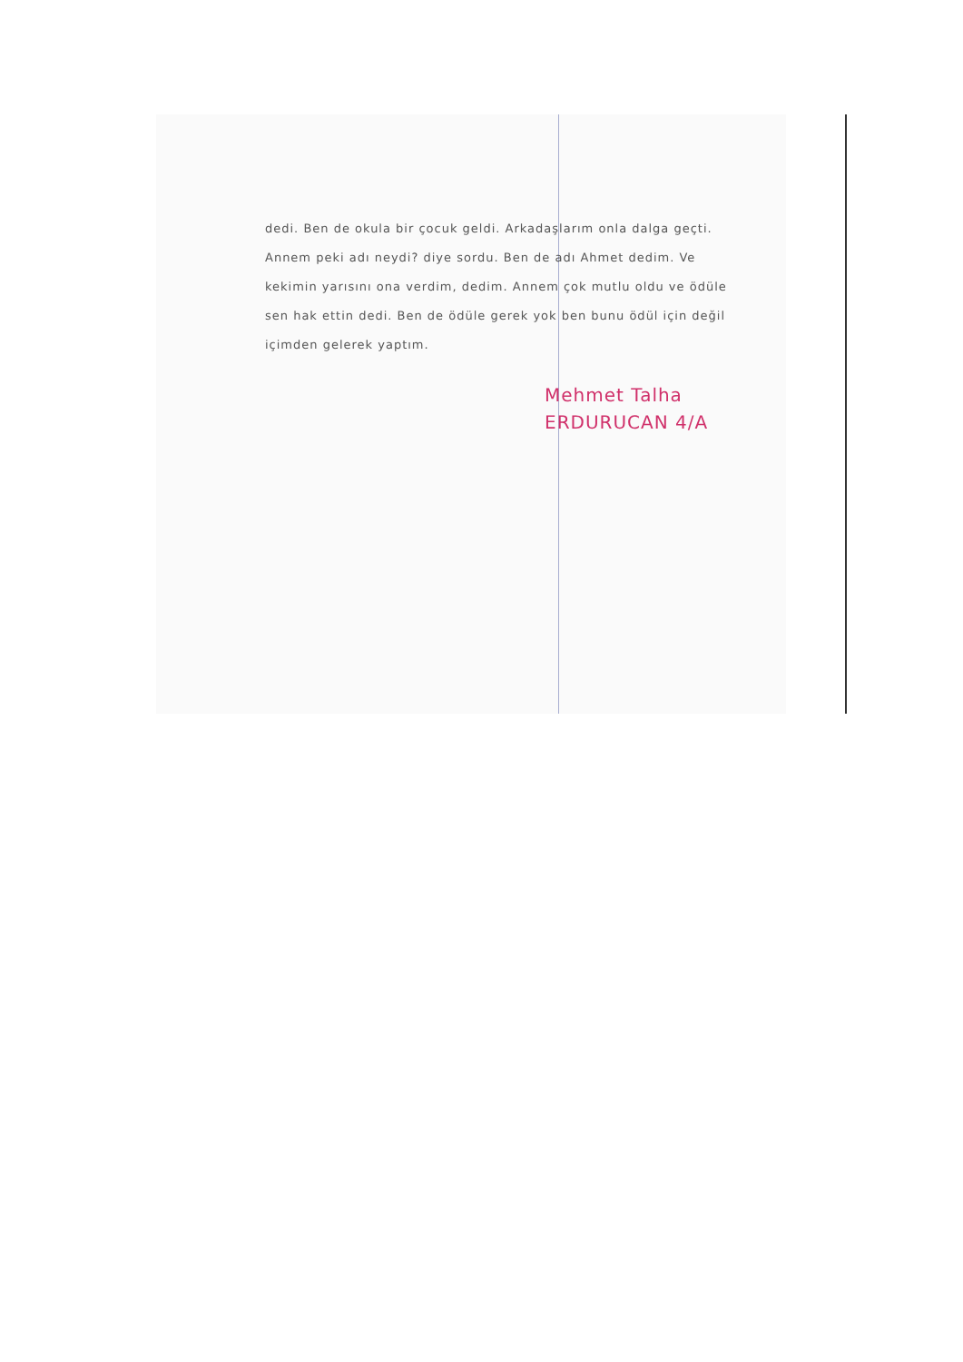dedi. Ben de okula bir çocuk geldi. Arkadaşlarım onla dalga geçti. Annem peki adı neydi? diye sordu. Ben de adı Ahmet dedim. Ve kekimin yarısını ona verdim, dedim. Annem çok mutlu oldu ve ödüle sen hak ettin dedi. Ben de ödüle gerek yok ben bunu ödül için değil içimden gelerek yaptım.
Mehmet Talha
ERDURUCAN 4/A